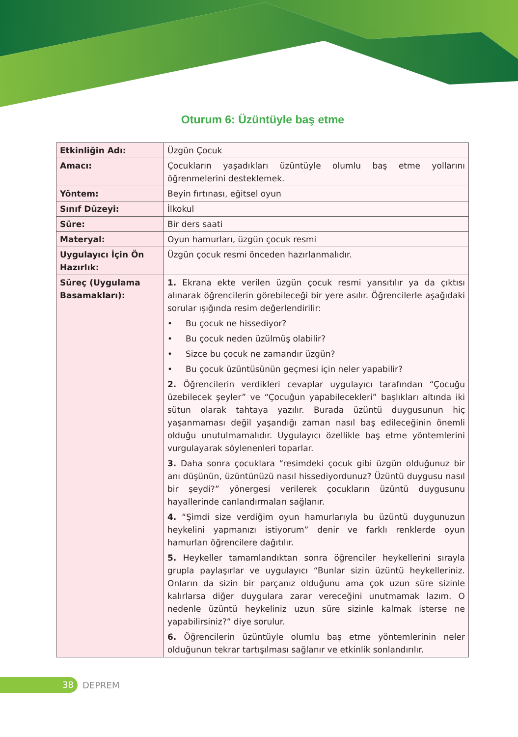Oturum 6: Üzüntüyle baş etme
| Etkinliğin Adı: | Üzgün Çocuk |
| Amacı: | Çocukların yaşadıkları üzüntüyle olumlu baş etme yollarını öğrenmelerini desteklemek. |
| Yöntem: | Beyin fırtınası, eğitsel oyun |
| Sınıf Düzeyi: | İlkokul |
| Süre: | Bir ders saati |
| Materyal: | Oyun hamurları, üzgün çocuk resmi |
| Uygulayıcı İçin Ön Hazırlık: | Üzgün çocuk resmi önceden hazırlanmalıdır. |
| Süreç (Uygulama Basamakları): | 1. Ekrana ekte verilen üzgün çocuk resmi yansıtılır ya da çıktısı alınarak öğrencilerin görebileceği bir yere asılır. Öğrencilerle aşağıdaki sorular ışığında resim değerlendirilir: • Bu çocuk ne hissediyor? • Bu çocuk neden üzülmüş olabilir? • Sizce bu çocuk ne zamandır üzgün? • Bu çocuk üzüntüsünün geçmesi için neler yapabilir? 2. Öğrencilerin verdikleri cevaplar uygulayıcı tarafından “Çocuğu üzebilecek şeyler” ve “Çocuğun yapabilecekleri” başlıkları altında iki sütun olarak tahtaya yazılır. Burada üzüntü duygusunun hiç yaşanmaması değil yaşandığı zaman nasıl baş edileceğinin önemli olduğu unutulmamalıdır. Uygulayıcı özellikle baş etme yöntemlerini vurgulayarak söylenenleri toparlar. 3. Daha sonra çocuklara “resimdeki çocuk gibi üzgün olduğunuz bir anı düşünün, üzüntünüzü nasıl hissediyordunuz? Üzüntü duygusu nasıl bir şeydi?” yönergesi verilerek çocukların üzüntü duygusunu hayallerinde canlandırmaları sağlanır. 4. “Şimdi size verdiğim oyun hamurlarıyla bu üzüntü duygunuzun heykelini yapmanızı istiyorum” denir ve farklı renklerde oyun hamurları öğrencilere dağıtılır. 5. Heykeller tamamlandıktan sonra öğrenciler heykellerini sırayla grupla paylaşırlar ve uygulayıcı “Bunlar sizin üzüntü heykelleriniz. Onların da sizin bir parçanız olduğunu ama çok uzun süre sizinle kalırlarsa diğer duygulara zarar vereceğini unutmamak lazım. O nedenle üzüntü heykeliniz uzun süre sizinle kalmak isterse ne yapabilirsiniz?” diye sorulur. 6. Öğrencilerin üzüntüyle olumlu baş etme yöntemlerinin neler olduğunun tekrar tartışılması sağlanır ve etkinlik sonlandırılır. |
38
DEPREM